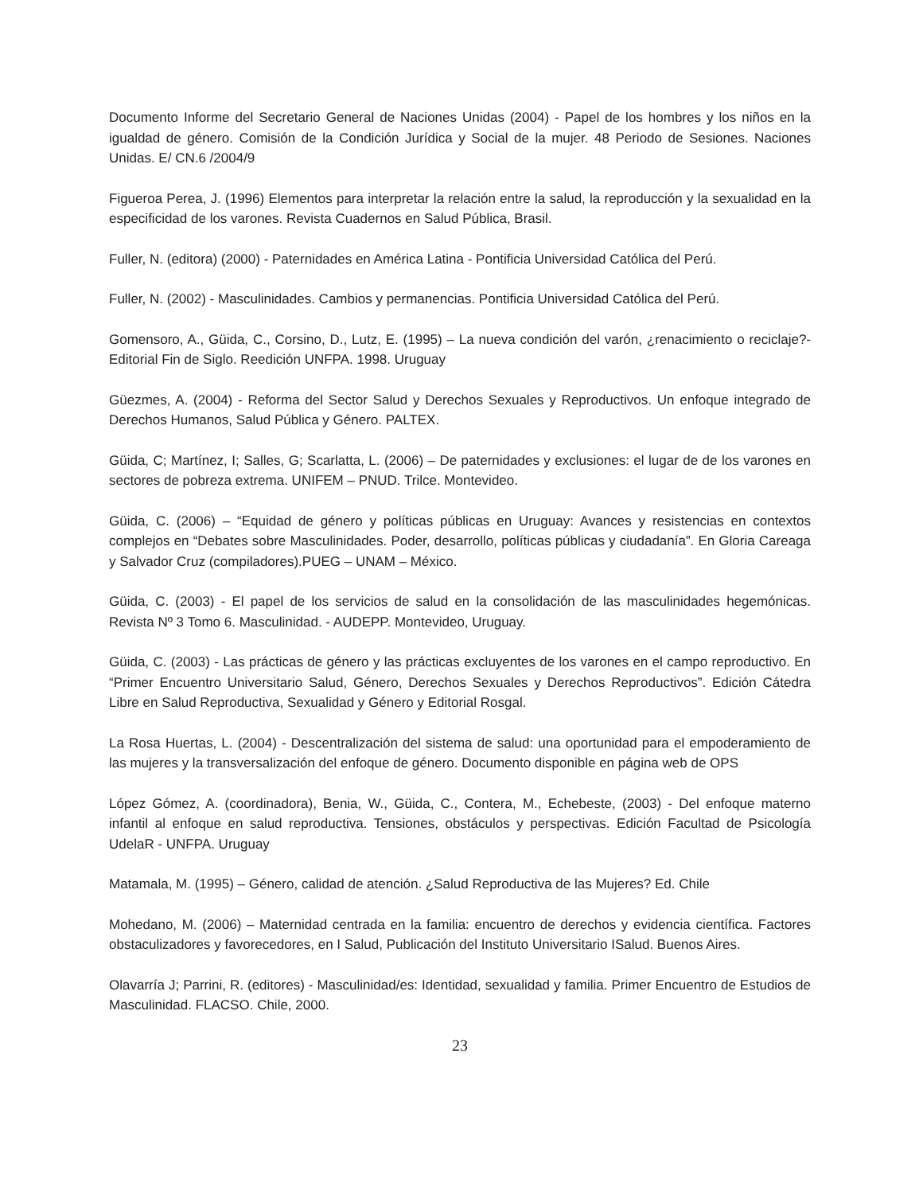Documento Informe del Secretario General de Naciones Unidas (2004) - Papel de los hombres y los niños en la igualdad de género. Comisión de la Condición Jurídica y Social de la mujer. 48 Periodo de Sesiones. Naciones Unidas. E/ CN.6 /2004/9
Figueroa Perea, J. (1996) Elementos para interpretar la relación entre la salud, la reproducción y la sexualidad en la especificidad de los varones. Revista Cuadernos en Salud Pública, Brasil.
Fuller, N. (editora) (2000) - Paternidades en América Latina - Pontificia Universidad Católica del Perú.
Fuller, N. (2002) - Masculinidades. Cambios y permanencias. Pontificia Universidad Católica del Perú.
Gomensoro, A., Güida, C., Corsino, D., Lutz, E. (1995) – La nueva condición del varón, ¿renacimiento o reciclaje?- Editorial Fin de Siglo. Reedición UNFPA. 1998. Uruguay
Güezmes, A. (2004) - Reforma del Sector Salud y Derechos Sexuales y Reproductivos. Un enfoque integrado de Derechos Humanos, Salud Pública y Género. PALTEX.
Güida, C; Martínez, I; Salles, G; Scarlatta, L. (2006) – De paternidades y exclusiones: el lugar de de los varones en sectores de pobreza extrema. UNIFEM – PNUD. Trilce. Montevideo.
Güida, C. (2006) – “Equidad de género y políticas públicas en Uruguay: Avances y resistencias en contextos complejos en “Debates sobre Masculinidades. Poder, desarrollo, políticas públicas y ciudadanía”. En Gloria Careaga y Salvador Cruz (compiladores).PUEG – UNAM – México.
Güida, C. (2003) - El papel de los servicios de salud en la consolidación de las masculinidades hegemónicas. Revista Nº 3 Tomo 6. Masculinidad. - AUDEPP. Montevideo, Uruguay.
Güida, C. (2003) - Las prácticas de género y las prácticas excluyentes de los varones en el campo reproductivo. En “Primer Encuentro Universitario Salud, Género, Derechos Sexuales y Derechos Reproductivos”. Edición Cátedra Libre en Salud Reproductiva, Sexualidad y Género y Editorial Rosgal.
La Rosa Huertas, L. (2004) - Descentralización del sistema de salud: una oportunidad para el empoderamiento de las mujeres y la transversalización del enfoque de género. Documento disponible en página web de OPS
López Gómez, A. (coordinadora), Benia, W., Güida, C., Contera, M., Echebeste, (2003) - Del enfoque materno infantil al enfoque en salud reproductiva. Tensiones, obstáculos y perspectivas. Edición Facultad de Psicología UdelaR - UNFPA. Uruguay
Matamala, M. (1995) – Género, calidad de atención. ¿Salud Reproductiva de las Mujeres? Ed. Chile
Mohedano, M. (2006) – Maternidad centrada en la familia: encuentro de derechos y evidencia científica. Factores obstaculizadores y favorecedores, en I Salud, Publicación del Instituto Universitario ISalud. Buenos Aires.
Olavarría J; Parrini, R. (editores) - Masculinidad/es: Identidad, sexualidad y familia. Primer Encuentro de Estudios de Masculinidad. FLACSO. Chile, 2000.
23